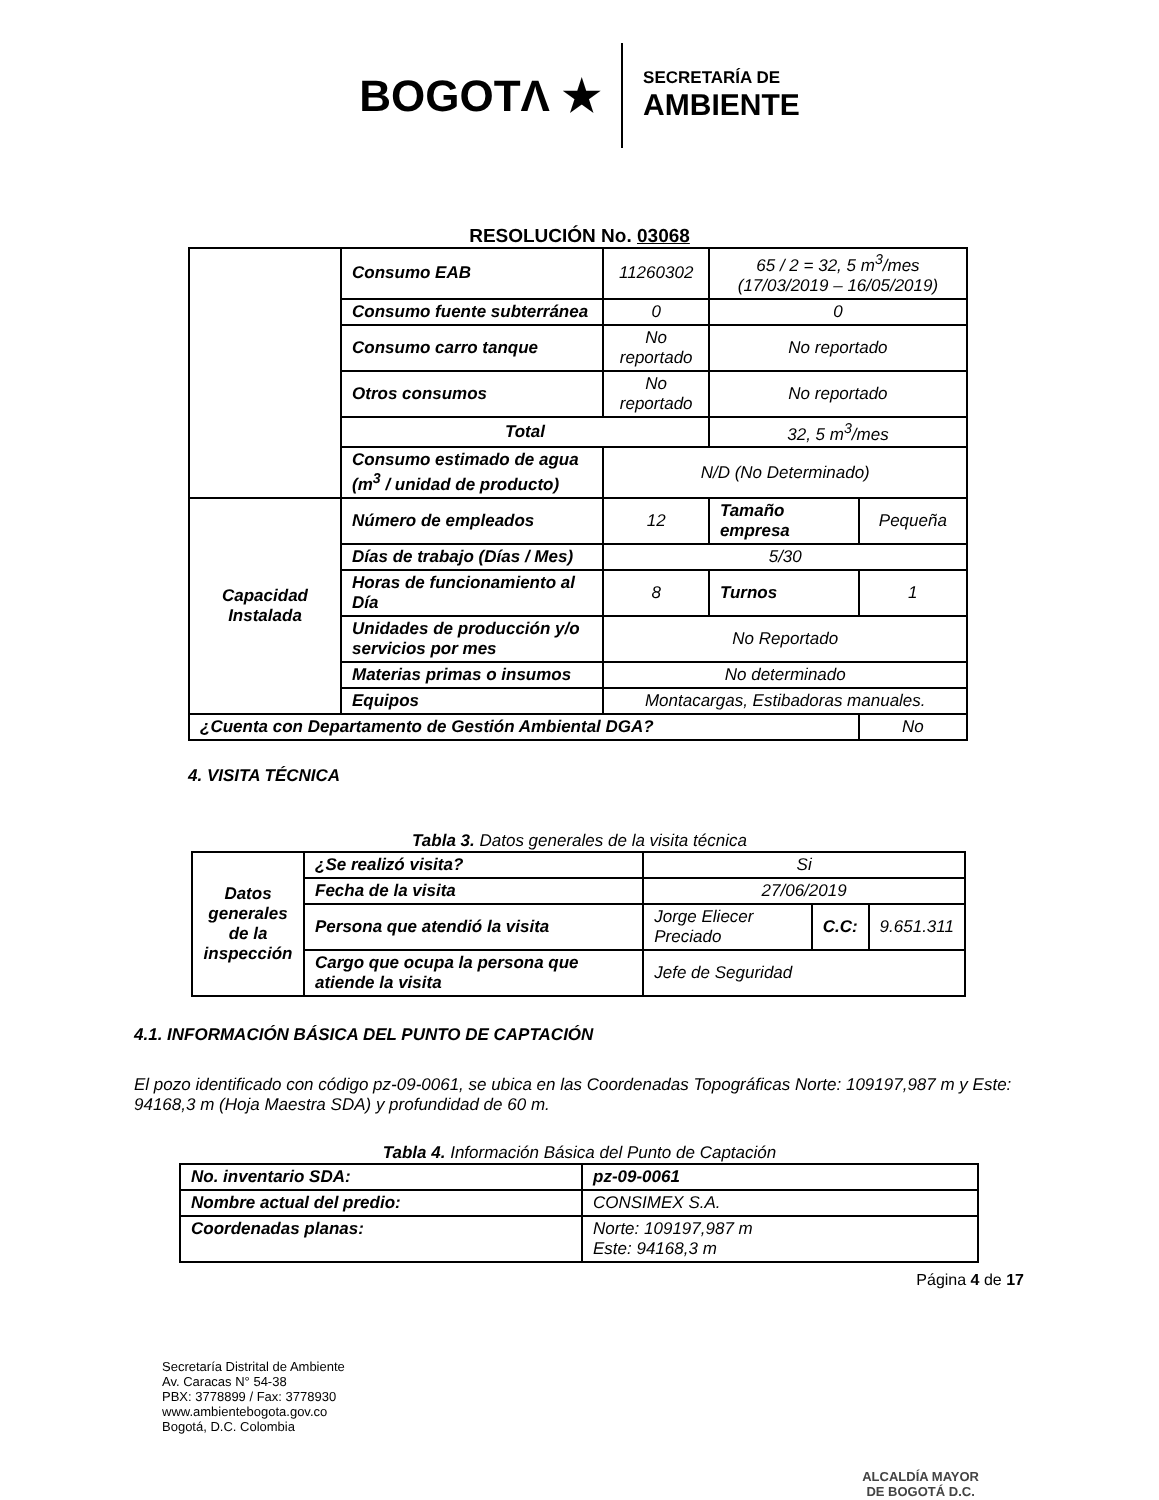BOGOTΛ ★ SECRETARÍA DE
AMBIENTE
RESOLUCIÓN No. 03068
| | Consumo EAB | 11260302 | 65 / 2 = 32, 5 m<sup>3</sup>/mes (17/03/2019 – 16/05/2019) | |
| | Consumo fuente subterránea | 0 | 0 | |
| | Consumo carro tanque | No reportado | No reportado | |
| | Otros consumos | No reportado | No reportado | |
| | Total | | 32, 5 m<sup>3</sup>/mes | |
| | Consumo estimado de agua (m<sup>3</sup> / unidad de producto) | N/D (No Determinado) | | |
| Capacidad Instalada | Número de empleados | 12 | Tamaño empresa | Pequeña |
| | Días de trabajo (Días / Mes) | 5/30 | | |
| | Horas de funcionamiento al Día | 8 | Turnos | 1 |
| | Unidades de producción y/o servicios por mes | No Reportado | | |
| | Materias primas o insumos | No determinado | | |
| | Equipos | Montacargas, Estibadoras manuales. | | |
| ¿Cuenta con Departamento de Gestión Ambiental DGA? | | | | No |
4. VISITA TÉCNICA
Tabla 3. Datos generales de la visita técnica
| Datos generales de la inspección | ¿Se realizó visita? | Si | | |
| | Fecha de la visita | 27/06/2019 | | |
| | Persona que atendió la visita | Jorge Eliecer Preciado | C.C: | 9.651.311 |
| | Cargo que ocupa la persona que atiende la visita | Jefe de Seguridad | | |
4.1. INFORMACIÓN BÁSICA DEL PUNTO DE CAPTACIÓN
El pozo identificado con código pz-09-0061, se ubica en las Coordenadas Topográficas Norte: 109197,987 m y Este: 94168,3 m (Hoja Maestra SDA) y profundidad de 60 m.
Tabla 4. Información Básica del Punto de Captación
| No. inventario SDA: | pz-09-0061 |
| Nombre actual del predio: | CONSIMEX S.A. |
| Coordenadas planas: | Norte: 109197,987 m Este: 94168,3 m |
Página 4 de 17
Secretaría Distrital de Ambiente
Av. Caracas N° 54-38
PBX: 3778899 / Fax: 3778930
www.ambientebogota.gov.co
Bogotá, D.C. Colombia
ALCALDÍA MAYOR
DE BOGOTÁ D.C.